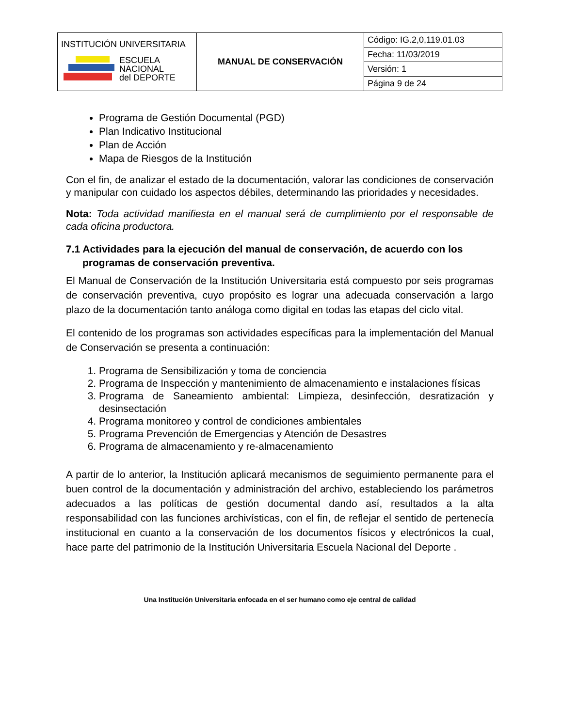| INSTITUCIÓN UNIVERSITARIA ESCUELA NACIONAL del DEPORTE | MANUAL DE CONSERVACIÓN | Código: IG.2,0,119.01.03 |
| | | Fecha: 11/03/2019 |
| | | Versión: 1 |
| | | Página 9 de 24 |
Programa de Gestión Documental (PGD)
Plan Indicativo Institucional
Plan de Acción
Mapa de Riesgos de la Institución
Con el fin, de analizar el estado de la documentación, valorar las condiciones de conservación y manipular con cuidado los aspectos débiles, determinando las prioridades y necesidades.
Nota: Toda actividad manifiesta en el manual será de cumplimiento por el responsable de cada oficina productora.
7.1 Actividades para la ejecución del manual de conservación, de acuerdo con los programas de conservación preventiva.
El Manual de Conservación de la Institución Universitaria está compuesto por seis programas de conservación preventiva, cuyo propósito es lograr una adecuada conservación a largo plazo de la documentación tanto análoga como digital en todas las etapas del ciclo vital.
El contenido de los programas son actividades específicas para la implementación del Manual de Conservación se presenta a continuación:
1. Programa de Sensibilización y toma de conciencia
2. Programa de Inspección y mantenimiento de almacenamiento e instalaciones físicas
3. Programa de Saneamiento ambiental: Limpieza, desinfección, desratización y desinsectación
4. Programa monitoreo y control de condiciones ambientales
5. Programa Prevención de Emergencias y Atención de Desastres
6. Programa de almacenamiento y re-almacenamiento
A partir de lo anterior, la Institución aplicará mecanismos de seguimiento permanente para el buen control de la documentación y administración del archivo, estableciendo los parámetros adecuados a las políticas de gestión documental dando así, resultados a la alta responsabilidad con las funciones archivísticas, con el fin, de reflejar el sentido de pertenecía institucional en cuanto a la conservación de los documentos físicos y electrónicos la cual, hace parte del patrimonio de la Institución Universitaria Escuela Nacional del Deporte .
Una Institución Universitaria enfocada en el ser humano como eje central de calidad